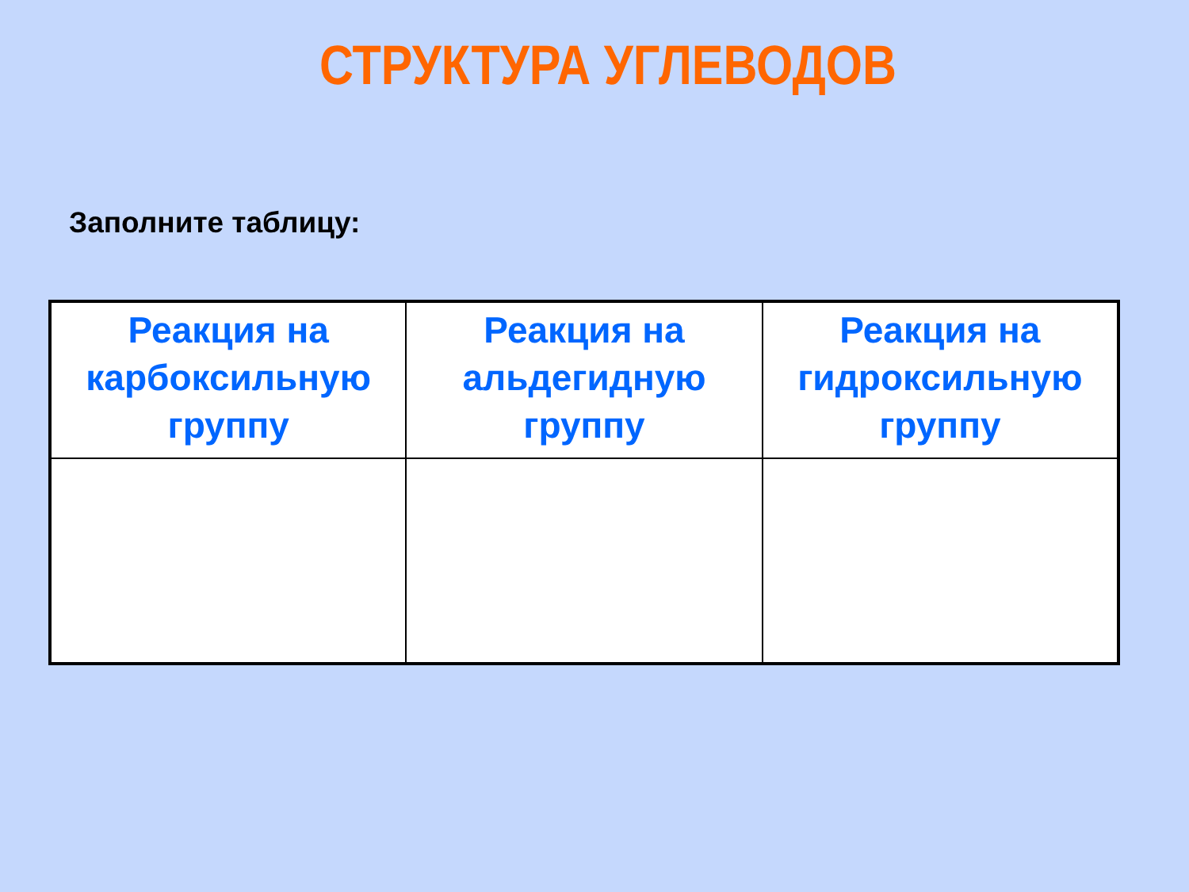СТРУКТУРА УГЛЕВОДОВ
Заполните таблицу:
| Реакция на карбоксильную группу | Реакция на альдегидную группу | Реакция на гидроксильную группу |
| --- | --- | --- |